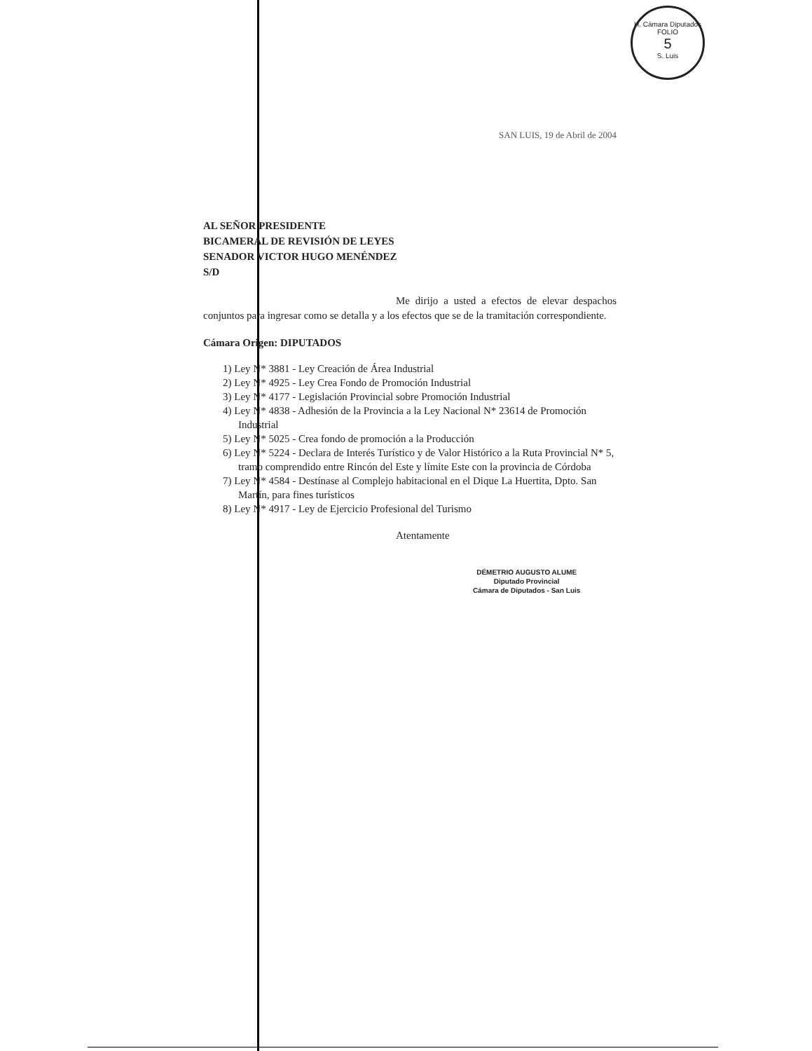H. Cámara Diputados
FOLIO
5
S. Luis
SAN LUIS, 19 de Abril de 2004
AL SEÑOR PRESIDENTE
BICAMERAL DE REVISIÓN DE LEYES
SENADOR VICTOR HUGO MENÉNDEZ
S/D
Me dirijo a usted a efectos de elevar despachos conjuntos para ingresar como se detalla y a los efectos que se de la tramitación correspondiente.
Cámara Origen: DIPUTADOS
1) Ley N* 3881 - Ley Creación de Área Industrial
2) Ley N* 4925 - Ley Crea Fondo de Promoción Industrial
3) Ley N* 4177 - Legislación Provincial sobre Promoción Industrial
4) Ley N* 4838 - Adhesión de la Provincia a la Ley Nacional N* 23614 de Promoción Industrial
5) Ley N* 5025 - Crea fondo de promoción a la Producción
6) Ley N* 5224 - Declara de Interés Turístico y de Valor Histórico a la Ruta Provincial N* 5, tramo comprendido entre Rincón del Este y límite Este con la provincia de Córdoba
7) Ley N* 4584 - Destínase al Complejo habitacional en el Dique La Huertita, Dpto. San Martín, para fines turísticos
8) Ley N* 4917 - Ley de Ejercicio Profesional del Turismo
Atentamente
DÉMETRIO AUGUSTO ALUME
Diputado Provincial
Cámara de Diputados - San Luis